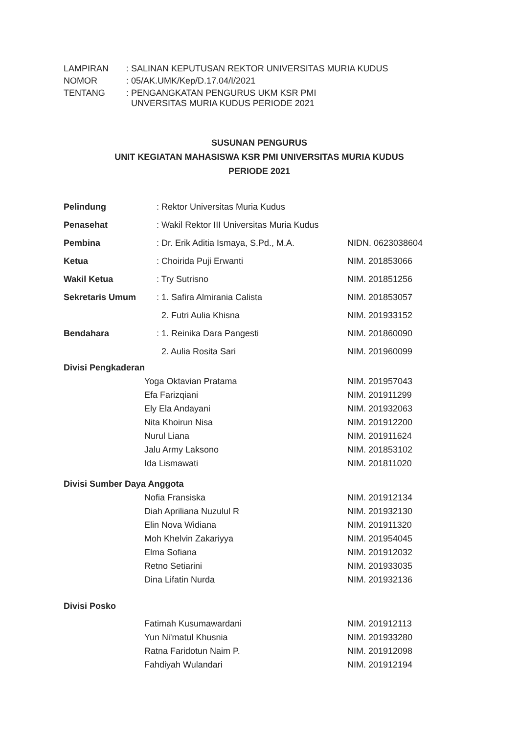| LAMPIRAN | : SALINAN KEPUTUSAN REKTOR UNIVERSITAS MURIA KUDUS |
| NOMOR | : 05/AK.UMK/Kep/D.17.04/I/2021 |
| TENTANG | : PENGANGKATAN PENGURUS UKM KSR PMI UNVERSITAS MURIA KUDUS PERIODE 2021 |
SUSUNAN PENGURUS
UNIT KEGIATAN MAHASISWA KSR PMI UNIVERSITAS MURIA KUDUS
PERIODE 2021
| Pelindung | : Rektor Universitas Muria Kudus | |
| Penasehat | : Wakil Rektor III Universitas Muria Kudus | |
| Pembina | : Dr. Erik Aditia Ismaya, S.Pd., M.A. | NIDN. 0623038604 |
| Ketua | : Choirida Puji Erwanti | NIM. 201853066 |
| Wakil Ketua | : Try Sutrisno | NIM. 201851256 |
| Sekretaris Umum | : 1. Safira Almirania Calista | NIM. 201853057 |
| | 2. Futri Aulia Khisna | NIM. 201933152 |
| Bendahara | : 1. Reinika Dara Pangesti | NIM. 201860090 |
| | 2. Aulia Rosita Sari | NIM. 201960099 |
| Divisi Pengkaderan | | |
| | Yoga Oktavian Pratama | NIM. 201957043 |
| | Efa Farizqiani | NIM. 201911299 |
| | Ely Ela Andayani | NIM. 201932063 |
| | Nita Khoirun Nisa | NIM. 201912200 |
| | Nurul Liana | NIM. 201911624 |
| | Jalu Army Laksono | NIM. 201853102 |
| | Ida Lismawati | NIM. 201811020 |
| Divisi Sumber Daya Anggota | | |
| | Nofia Fransiska | NIM. 201912134 |
| | Diah Apriliana Nuzulul R | NIM. 201932130 |
| | Elin Nova Widiana | NIM. 201911320 |
| | Moh Khelvin Zakariyya | NIM. 201954045 |
| | Elma Sofiana | NIM. 201912032 |
| | Retno Setiarini | NIM. 201933035 |
| | Dina Lifatin Nurda | NIM. 201932136 |
| Divisi Posko | | |
| | Fatimah Kusumawardani | NIM. 201912113 |
| | Yun Ni'matul Khusnia | NIM. 201933280 |
| | Ratna Faridotun Naim P. | NIM. 201912098 |
| | Fahdiyah Wulandari | NIM. 201912194 |